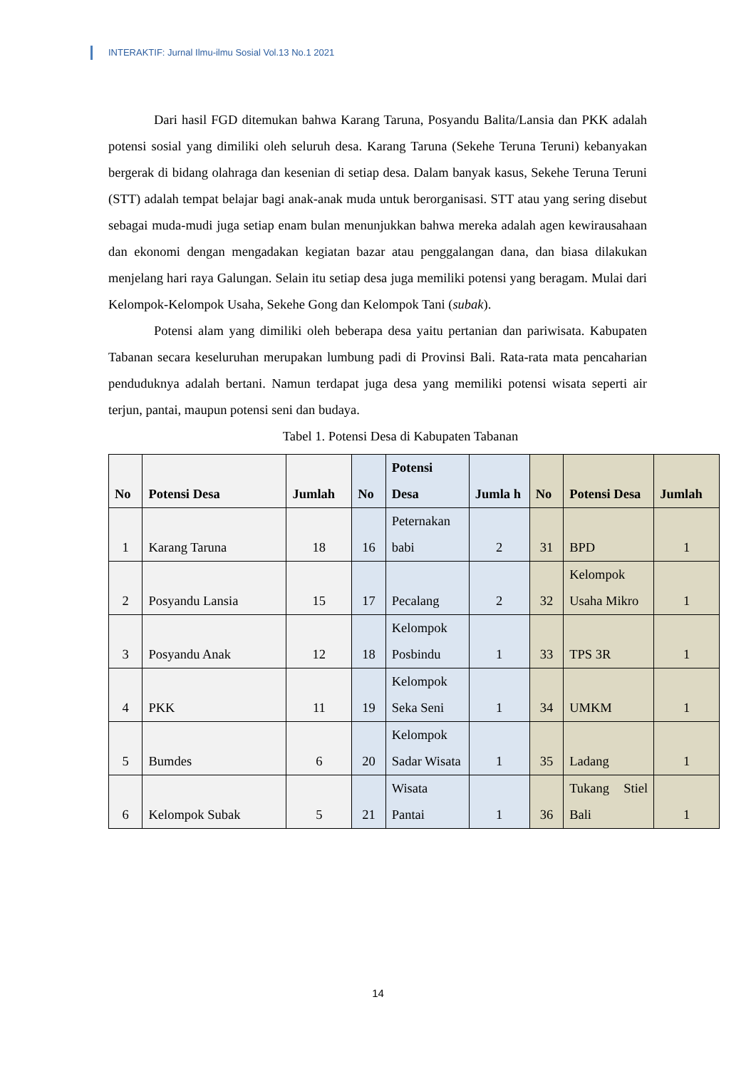INTERAKTIF: Jurnal Ilmu-ilmu Sosial Vol.13 No.1 2021
Dari hasil FGD ditemukan bahwa Karang Taruna, Posyandu Balita/Lansia dan PKK adalah potensi sosial yang dimiliki oleh seluruh desa. Karang Taruna (Sekehe Teruna Teruni) kebanyakan bergerak di bidang olahraga dan kesenian di setiap desa. Dalam banyak kasus, Sekehe Teruna Teruni (STT) adalah tempat belajar bagi anak-anak muda untuk berorganisasi. STT atau yang sering disebut sebagai muda-mudi juga setiap enam bulan menunjukkan bahwa mereka adalah agen kewirausahaan dan ekonomi dengan mengadakan kegiatan bazar atau penggalangan dana, dan biasa dilakukan menjelang hari raya Galungan. Selain itu setiap desa juga memiliki potensi yang beragam. Mulai dari Kelompok-Kelompok Usaha, Sekehe Gong dan Kelompok Tani (subak).
Potensi alam yang dimiliki oleh beberapa desa yaitu pertanian dan pariwisata. Kabupaten Tabanan secara keseluruhan merupakan lumbung padi di Provinsi Bali. Rata-rata mata pencaharian penduduknya adalah bertani. Namun terdapat juga desa yang memiliki potensi wisata seperti air terjun, pantai, maupun potensi seni dan budaya.
Tabel 1. Potensi Desa di Kabupaten Tabanan
| No | Potensi Desa | Jumlah | No | Potensi Desa | Jumla h | No | Potensi Desa | Jumlah |
| --- | --- | --- | --- | --- | --- | --- | --- | --- |
| 1 | Karang Taruna | 18 | 16 | Peternakan babi | 2 | 31 | BPD | 1 |
| 2 | Posyandu Lansia | 15 | 17 | Pecalang | 2 | 32 | Kelompok Usaha Mikro | 1 |
| 3 | Posyandu Anak | 12 | 18 | Kelompok Posbindu | 1 | 33 | TPS 3R | 1 |
| 4 | PKK | 11 | 19 | Kelompok Seka Seni | 1 | 34 | UMKM | 1 |
| 5 | Bumdes | 6 | 20 | Kelompok Sadar Wisata | 1 | 35 | Ladang | 1 |
| 6 | Kelompok Subak | 5 | 21 | Wisata Pantai | 1 | 36 | Tukang Stiel Bali | 1 |
14